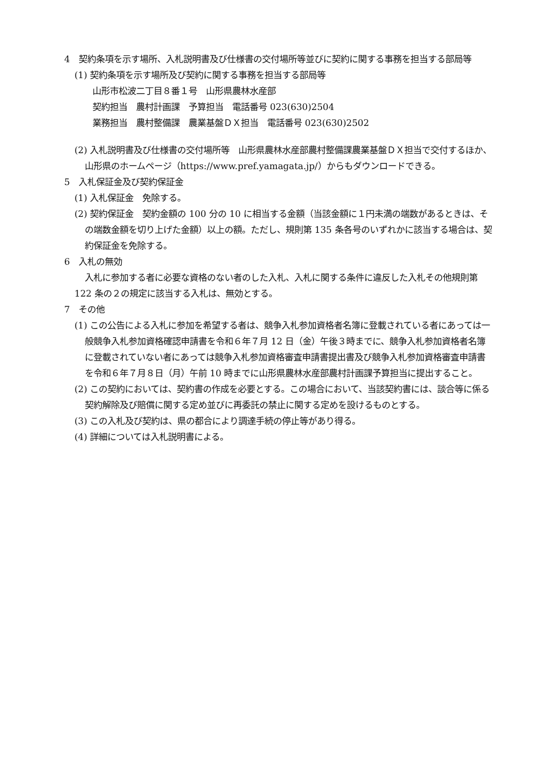4　契約条項を示す場所、入札説明書及び仕様書の交付場所等並びに契約に関する事務を担当する部局等
(1) 契約条項を示す場所及び契約に関する事務を担当する部局等
山形市松波二丁目８番１号　山形県農林水産部
契約担当　農村計画課　予算担当　電話番号 023(630)2504
業務担当　農村整備課　農業基盤ＤＸ担当　電話番号 023(630)2502
(2) 入札説明書及び仕様書の交付場所等　山形県農林水産部農村整備課農業基盤ＤＸ担当で交付するほか、山形県のホームページ（https://www.pref.yamagata.jp/）からもダウンロードできる。
5　入札保証金及び契約保証金
(1) 入札保証金　免除する。
(2) 契約保証金　契約金額の 100 分の 10 に相当する金額（当該金額に１円未満の端数があるときは、その端数金額を切り上げた金額）以上の額。ただし、規則第 135 条各号のいずれかに該当する場合は、契約保証金を免除する。
6　入札の無効
入札に参加する者に必要な資格のない者のした入札、入札に関する条件に違反した入札その他規則第 122 条の２の規定に該当する入札は、無効とする。
7　その他
(1) この公告による入札に参加を希望する者は、競争入札参加資格者名簿に登載されている者にあっては一般競争入札参加資格確認申請書を令和６年７月 12 日（金）午後３時までに、競争入札参加資格者名簿に登載されていない者にあっては競争入札参加資格審査申請書提出書及び競争入札参加資格審査申請書を令和６年７月８日（月）午前 10 時までに山形県農林水産部農村計画課予算担当に提出すること。
(2) この契約においては、契約書の作成を必要とする。この場合において、当該契約書には、談合等に係る契約解除及び賠償に関する定め並びに再委託の禁止に関する定めを設けるものとする。
(3) この入札及び契約は、県の都合により調達手続の停止等があり得る。
(4) 詳細については入札説明書による。